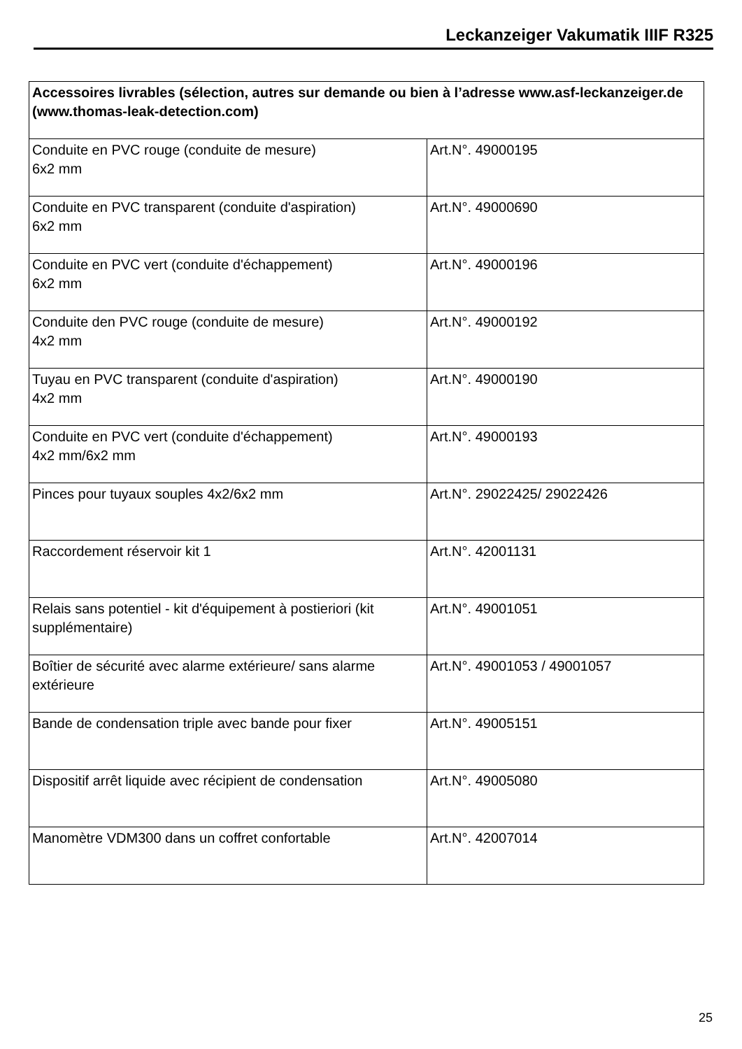Leckanzeiger Vakumatik IIIF R325
| Accessoires livrables (sélection, autres sur demande ou bien à l’adresse www.asf-leckanzeiger.de (www.thomas-leak-detection.com) | |
| --- | --- |
| Conduite en PVC rouge (conduite de mesure) 6x2 mm | Art.N°. 49000195 |
| Conduite en PVC transparent (conduite d'aspiration) 6x2 mm | Art.N°. 49000690 |
| Conduite en PVC vert (conduite d'échappement) 6x2 mm | Art.N°. 49000196 |
| Conduite den PVC rouge (conduite de mesure) 4x2 mm | Art.N°. 49000192 |
| Tuyau en PVC transparent (conduite d'aspiration) 4x2 mm | Art.N°. 49000190 |
| Conduite en PVC vert (conduite d'échappement) 4x2 mm/6x2 mm | Art.N°. 49000193 |
| Pinces pour tuyaux souples 4x2/6x2 mm | Art.N°. 29022425/ 29022426 |
| Raccordement réservoir kit 1 | Art.N°. 42001131 |
| Relais sans potentiel - kit d'équipement à postieriori (kit supplémentaire) | Art.N°. 49001051 |
| Boîtier de sécurité avec alarme extérieure/ sans alarme extérieure | Art.N°. 49001053 / 49001057 |
| Bande de condensation triple avec bande pour fixer | Art.N°. 49005151 |
| Dispositif arrêt liquide avec récipient de condensation | Art.N°. 49005080 |
| Manomètre VDM300 dans un coffret confortable | Art.N°. 42007014 |
25